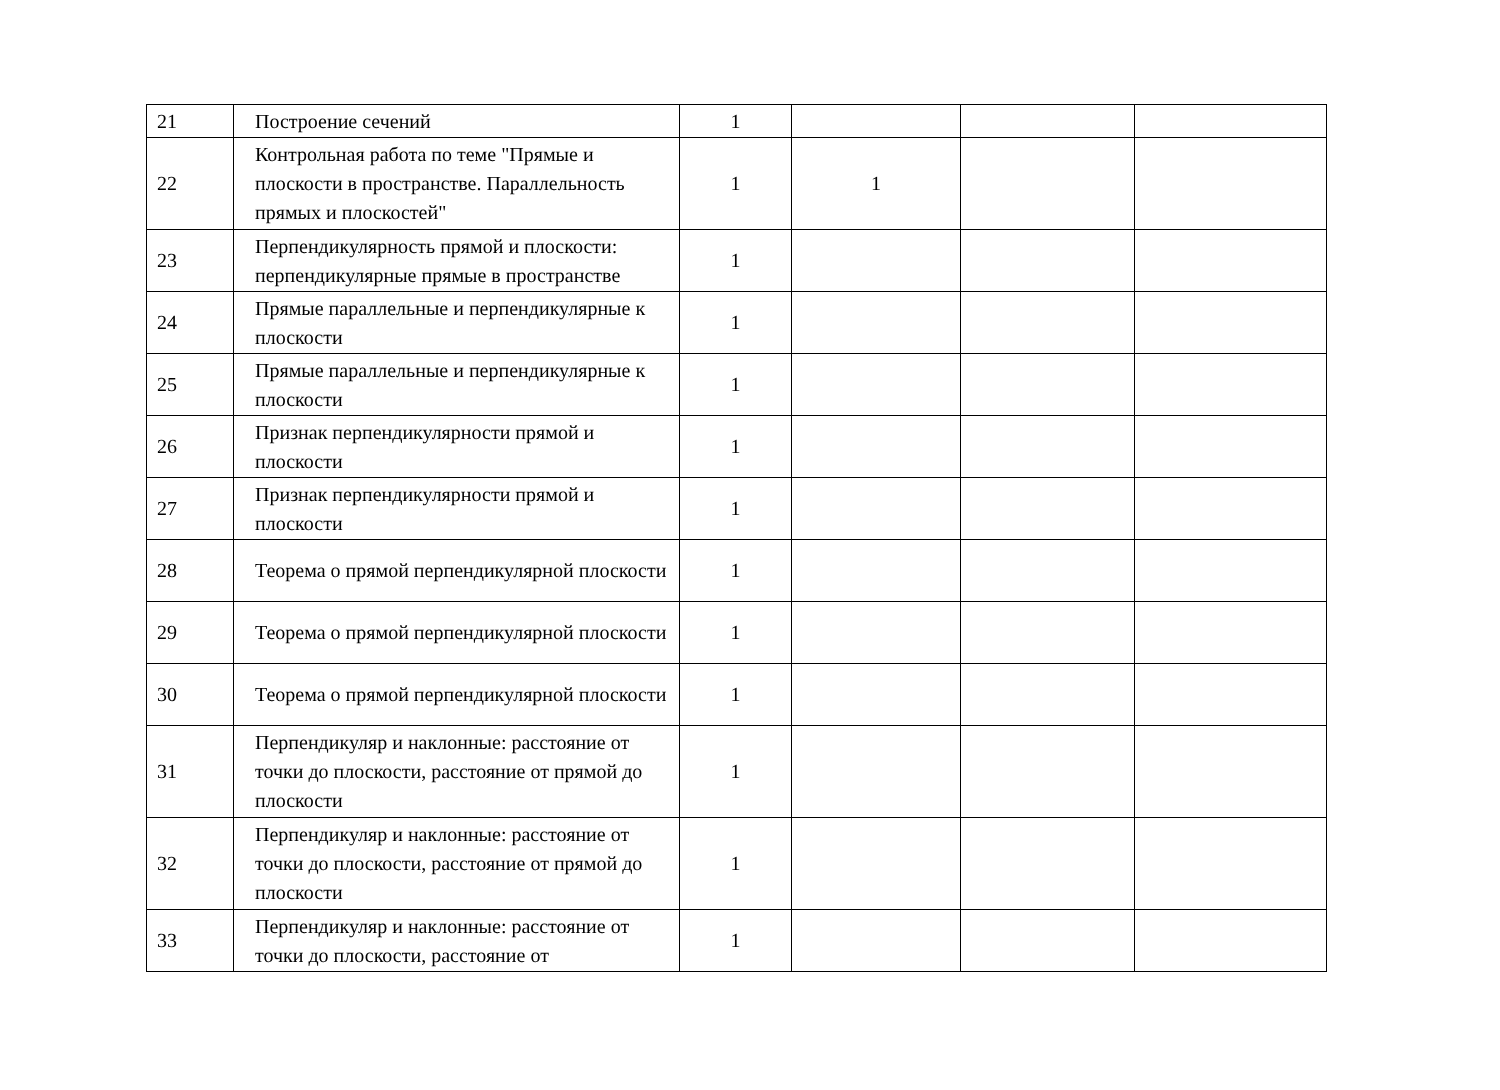| 21 | Построение сечений | 1 | | | |
| 22 | Контрольная работа по теме "Прямые и плоскости в пространстве. Параллельность прямых и плоскостей" | 1 | 1 | | |
| 23 | Перпендикулярность прямой и плоскости: перпендикулярные прямые в пространстве | 1 | | | |
| 24 | Прямые параллельные и перпендикулярные к плоскости | 1 | | | |
| 25 | Прямые параллельные и перпендикулярные к плоскости | 1 | | | |
| 26 | Признак перпендикулярности прямой и плоскости | 1 | | | |
| 27 | Признак перпендикулярности прямой и плоскости | 1 | | | |
| 28 | Теорема о прямой перпендикулярной плоскости | 1 | | | |
| 29 | Теорема о прямой перпендикулярной плоскости | 1 | | | |
| 30 | Теорема о прямой перпендикулярной плоскости | 1 | | | |
| 31 | Перпендикуляр и наклонные: расстояние от точки до плоскости, расстояние от прямой до плоскости | 1 | | | |
| 32 | Перпендикуляр и наклонные: расстояние от точки до плоскости, расстояние от прямой до плоскости | 1 | | | |
| 33 | Перпендикуляр и наклонные: расстояние от точки до плоскости, расстояние от | 1 | | | |